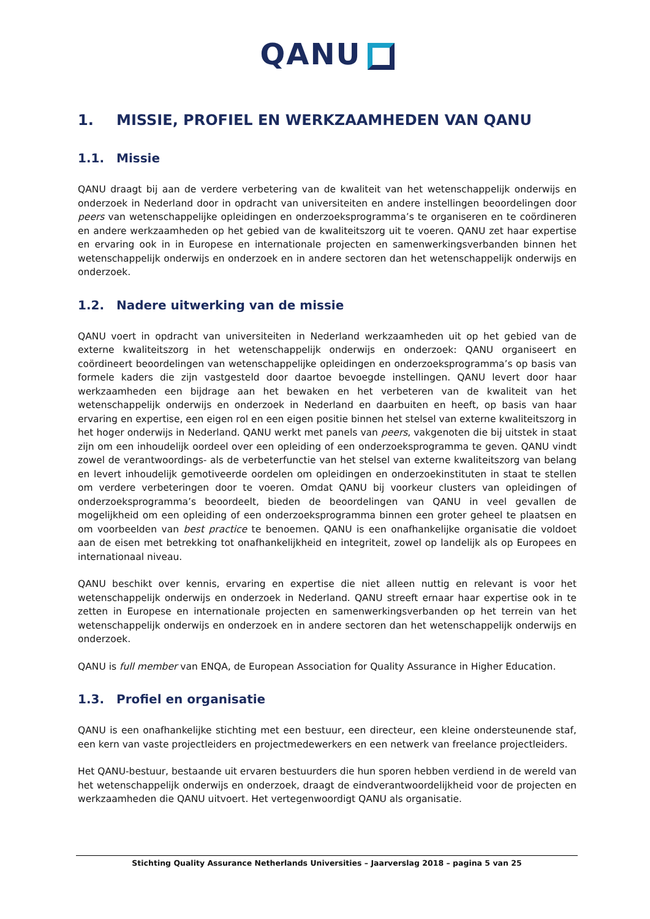QANU
1. MISSIE, PROFIEL EN WERKZAAMHEDEN VAN QANU
1.1. Missie
QANU draagt bij aan de verdere verbetering van de kwaliteit van het wetenschappelijk onderwijs en onderzoek in Nederland door in opdracht van universiteiten en andere instellingen beoordelingen door peers van wetenschappelijke opleidingen en onderzoeksprogramma’s te organiseren en te coördineren en andere werkzaamheden op het gebied van de kwaliteitszorg uit te voeren. QANU zet haar expertise en ervaring ook in in Europese en internationale projecten en samenwerkingsverbanden binnen het wetenschappelijk onderwijs en onderzoek en in andere sectoren dan het wetenschappelijk onderwijs en onderzoek.
1.2. Nadere uitwerking van de missie
QANU voert in opdracht van universiteiten in Nederland werkzaamheden uit op het gebied van de externe kwaliteitszorg in het wetenschappelijk onderwijs en onderzoek: QANU organiseert en coördineert beoordelingen van wetenschappelijke opleidingen en onderzoeksprogramma’s op basis van formele kaders die zijn vastgesteld door daartoe bevoegde instellingen. QANU levert door haar werkzaamheden een bijdrage aan het bewaken en het verbeteren van de kwaliteit van het wetenschappelijk onderwijs en onderzoek in Nederland en daarbuiten en heeft, op basis van haar ervaring en expertise, een eigen rol en een eigen positie binnen het stelsel van externe kwaliteitszorg in het hoger onderwijs in Nederland. QANU werkt met panels van peers, vakgenoten die bij uitstek in staat zijn om een inhoudelijk oordeel over een opleiding of een onderzoeksprogramma te geven. QANU vindt zowel de verantwoordings- als de verbeterfunctie van het stelsel van externe kwaliteitszorg van belang en levert inhoudelijk gemotiveerde oordelen om opleidingen en onderzoekinstituten in staat te stellen om verdere verbeteringen door te voeren. Omdat QANU bij voorkeur clusters van opleidingen of onderzoeksprogramma’s beoordeelt, bieden de beoordelingen van QANU in veel gevallen de mogelijkheid om een opleiding of een onderzoeksprogramma binnen een groter geheel te plaatsen en om voorbeelden van best practice te benoemen. QANU is een onafhankelijke organisatie die voldoet aan de eisen met betrekking tot onafhankelijkheid en integriteit, zowel op landelijk als op Europees en internationaal niveau.
QANU beschikt over kennis, ervaring en expertise die niet alleen nuttig en relevant is voor het wetenschappelijk onderwijs en onderzoek in Nederland. QANU streeft ernaar haar expertise ook in te zetten in Europese en internationale projecten en samenwerkingsverbanden op het terrein van het wetenschappelijk onderwijs en onderzoek en in andere sectoren dan het wetenschappelijk onderwijs en onderzoek.
QANU is full member van ENQA, de European Association for Quality Assurance in Higher Education.
1.3. Profiel en organisatie
QANU is een onafhankelijke stichting met een bestuur, een directeur, een kleine ondersteunende staf, een kern van vaste projectleiders en projectmedewerkers en een netwerk van freelance projectleiders.
Het QANU-bestuur, bestaande uit ervaren bestuurders die hun sporen hebben verdiend in de wereld van het wetenschappelijk onderwijs en onderzoek, draagt de eindverantwoordelijkheid voor de projecten en werkzaamheden die QANU uitvoert. Het vertegenwoordigt QANU als organisatie.
Stichting Quality Assurance Netherlands Universities – Jaarverslag 2018 – pagina 5 van 25